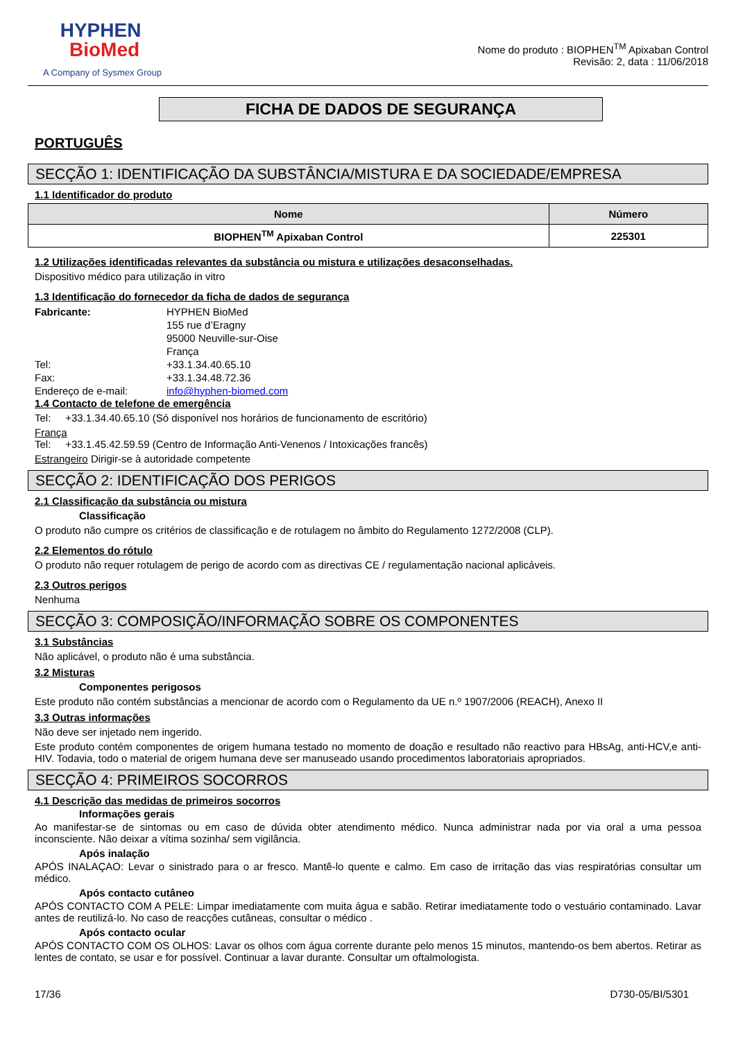HYPHEN
BioMed
A Company of Sysmex Group
Nome do produto : BIOPHEN<sup>TM</sup> Apixaban Control
Revisão: 2, data : 11/06/2018
FICHA DE DADOS DE SEGURANÇA
PORTUGUÊS
SECÇÃO 1: IDENTIFICAÇÃO DA SUBSTÂNCIA/MISTURA E DA SOCIEDADE/EMPRESA
1.1 Identificador do produto
| Nome | Número |
| --- | --- |
| BIOPHEN<sup>TM</sup> Apixaban Control | 225301 |
1.2 Utilizações identificadas relevantes da substância ou mistura e utilizações desaconselhadas.
Dispositivo médico para utilização in vitro
1.3 Identificação do fornecedor da ficha de dados de segurança
Fabricante: HYPHEN BioMed
155 rue d’Eragny
95000 Neuville-sur-Oise
França Tel: +33.1.34.40.65.10 Fax: +33.1.34.48.72.36 Endereço de e-mail: info@hyphen-biomed.com
1.4 Contacto de telefone de emergência
Tel: +33.1.34.40.65.10 (Só disponível nos horários de funcionamento de escritório)
França
Tel: +33.1.45.42.59.59 (Centro de Informação Anti-Venenos / Intoxicações francês)
Estrangeiro Dirigir-se à autoridade competente
SECÇÃO 2: IDENTIFICAÇÃO DOS PERIGOS
2.1 Classificação da substância ou mistura
Classificação
O produto não cumpre os critérios de classificação e de rotulagem no âmbito do Regulamento 1272/2008 (CLP).
2.2 Elementos do rótulo
O produto não requer rotulagem de perigo de acordo com as directivas CE / regulamentação nacional aplicáveis.
2.3 Outros perigos
Nenhuma
SECÇÃO 3: COMPOSIÇÃO/INFORMAÇÃO SOBRE OS COMPONENTES
3.1 Substâncias
Não aplicável, o produto não é uma substância.
3.2 Misturas
Componentes perigosos
Este produto não contém substâncias a mencionar de acordo com o Regulamento da UE n.º 1907/2006 (REACH), Anexo II
3.3 Outras informações
Não deve ser injetado nem ingerido.
Este produto contém componentes de origem humana testado no momento de doação e resultado não reactivo para HBsAg, anti-HCV,e anti-HIV. Todavia, todo o material de origem humana deve ser manuseado usando procedimentos laboratoriais apropriados.
SECÇÃO 4: PRIMEIROS SOCORROS
4.1 Descrição das medidas de primeiros socorros
Informações gerais
Ao manifestar-se de sintomas ou em caso de dúvida obter atendimento médico. Nunca administrar nada por via oral a uma pessoa inconsciente. Não deixar a vítima sozinha/ sem vigilância.
Após inalação
APÓS INALAÇAO: Levar o sinistrado para o ar fresco. Mantê-lo quente e calmo. Em caso de irritação das vias respiratórias consultar um médico.
Após contacto cutâneo
APÓS CONTACTO COM A PELE: Limpar imediatamente com muita água e sabão. Retirar imediatamente todo o vestuário contaminado. Lavar antes de reutilizá-lo. No caso de reacções cutâneas, consultar o médico .
Após contacto ocular
APÓS CONTACTO COM OS OLHOS: Lavar os olhos com água corrente durante pelo menos 15 minutos, mantendo-os bem abertos. Retirar as lentes de contato, se usar e for possível. Continuar a lavar durante. Consultar um oftalmologista.
17/36 D730-05/BI/5301